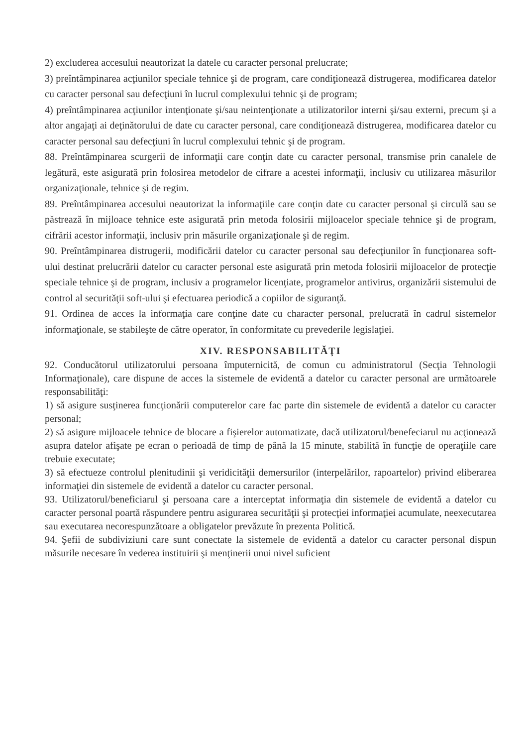2) excluderea accesului neautorizat la datele cu caracter personal prelucrate;
3) preîntâmpinarea acţiunilor speciale tehnice şi de program, care condiţionează distrugerea, modificarea datelor cu caracter personal sau defecţiuni în lucrul complexului tehnic şi de program;
4) preîntâmpinarea acţiunilor intenţionate şi/sau neintenţionate a utilizatorilor interni şi/sau externi, precum şi a altor angajaţi ai deţinătorului de date cu caracter personal, care condiţionează distrugerea, modificarea datelor cu caracter personal sau defecţiuni în lucrul complexului tehnic şi de program.
88. Preîntâmpinarea scurgerii de informaţii care conţin date cu caracter personal, transmise prin canalele de legătură, este asigurată prin folosirea metodelor de cifrare a acestei informaţii, inclusiv cu utilizarea măsurilor organizaţionale, tehnice şi de regim.
89. Preîntâmpinarea accesului neautorizat la informaţiile care conţin date cu caracter personal şi circulă sau se păstrează în mijloace tehnice este asigurată prin metoda folosirii mijloacelor speciale tehnice şi de program, cifrării acestor informaţii, inclusiv prin măsurile organizaţionale şi de regim.
90. Preîntâmpinarea distrugerii, modificării datelor cu caracter personal sau defecţiunilor în funcţionarea soft-ului destinat prelucrării datelor cu caracter personal este asigurată prin metoda folosirii mijloacelor de protecţie speciale tehnice şi de program, inclusiv a programelor licenţiate, programelor antivirus, organizării sistemului de control al securităţii soft-ului şi efectuarea periodică a copiilor de siguranţă.
91. Ordinea de acces la informaţia care conţine date cu character personal, prelucrată în cadrul sistemelor informaţionale, se stabileşte de către operator, în conformitate cu prevederile legislaţiei.
XIV. RESPONSABILITĂŢI
92. Conducătorul utilizatorului persoana împuternicită, de comun cu administratorul (Secţia Tehnologii Informaţionale), care dispune de acces la sistemele de evidentă a datelor cu caracter personal are următoarele responsabilităţi:
1) să asigure susţinerea funcţionării computerelor care fac parte din sistemele de evidentă a datelor cu caracter personal;
2) să asigure mijloacele tehnice de blocare a fişierelor automatizate, dacă utilizatorul/benefeciarul nu acţionează asupra datelor afişate pe ecran o perioadă de timp de până la 15 minute, stabilită în funcţie de operaţiile care trebuie executate;
3) să efectueze controlul plenitudinii şi veridicităţii demersurilor (interpelărilor, rapoartelor) privind eliberarea informaţiei din sistemele de evidentă a datelor cu caracter personal.
93. Utilizatorul/beneficiarul şi persoana care a interceptat informaţia din sistemele de evidentă a datelor cu caracter personal poartă răspundere pentru asigurarea securităţii şi protecţiei informaţiei acumulate, neexecutarea sau executarea necorespunzătoare a obligatelor prevăzute în prezenta Politică.
94. Şefii de subdiviziuni care sunt conectate la sistemele de evidentă a datelor cu caracter personal dispun măsurile necesare în vederea instituirii şi menţinerii unui nivel suficient